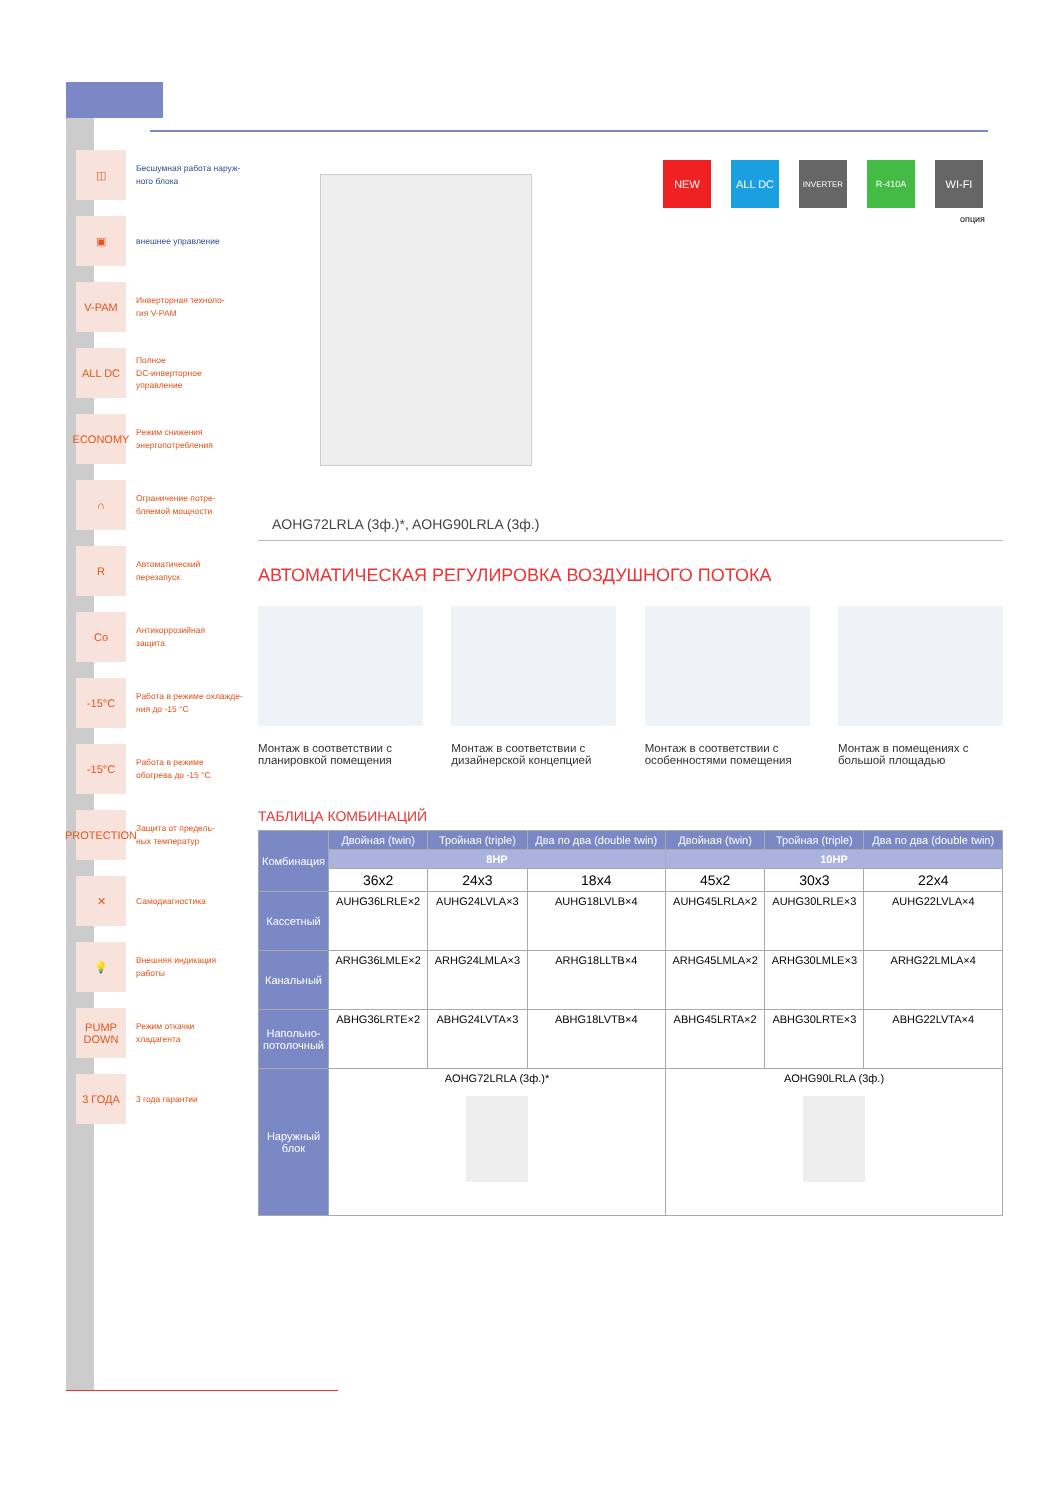◫
Бесшумная работа наруж-
ного блока
▣
внешнее управление
V-PAM
Инверторная техноло-
гия V-PAM
ALL DC
Полное
DC-инверторное
управление
ECONOMY
Режим снижения
энергопотребления
∩
Ограничение потре-
бляемой мощности
R
Автоматический
перезапуск
Co
Антикоррозийная
защита
-15°C
Работа в режиме охлажде-
ния до -15 °C
-15°C
Работа в режиме
обогрева до -15 °C
PROTECTION
Защита от предель-
ных температур
✕
Самодиагностика
💡
Внешняя индикация
работы
PUMP DOWN
Режим откачки
хладагента
3 ГОДА
3 года гарантии
NEW ALL DC
INVERTER R-410A
WI-FI
опция
AOHG72LRLA (3ф.)*, AOHG90LRLA (3ф.)
АВТОМАТИЧЕСКАЯ РЕГУЛИРОВКА ВОЗДУШНОГО ПОТОКА
Монтаж в соответствии с
планировкой помещения
Монтаж в соответствии с
дизайнерской концепцией
Монтаж в соответствии с
особенностями помещения
Монтаж в помещениях с
большой площадью
ТАБЛИЦА КОМБИНАЦИЙ
| Комбинация | Двойная (twin) | Тройная (triple) | Два по два (double twin) | Двойная (twin) | Тройная (triple) | Два по два (double twin) |
| --- | --- | --- | --- | --- | --- | --- |
| | 8HP | | | 10HP | | |
| | 36x2 | 24x3 | 18x4 | 45x2 | 30x3 | 22x4 |
| Кассетный | AUHG36LRLE×2 | AUHG24LVLA×3 | AUHG18LVLB×4 | AUHG45LRLA×2 | AUHG30LRLE×3 | AUHG22LVLA×4 |
| Канальный | ARHG36LMLE×2 | ARHG24LMLA×3 | ARHG18LLTB×4 | ARHG45LMLA×2 | ARHG30LMLE×3 | ARHG22LMLA×4 |
| Напольно-потолочный | ABHG36LRTE×2 | ABHG24LVTA×3 | ABHG18LVTB×4 | ABHG45LRTA×2 | ABHG30LRTE×3 | ABHG22LVTA×4 |
| Наружный блок | AOHG72LRLA (3ф.)* | | | AOHG90LRLA (3ф.) | | |